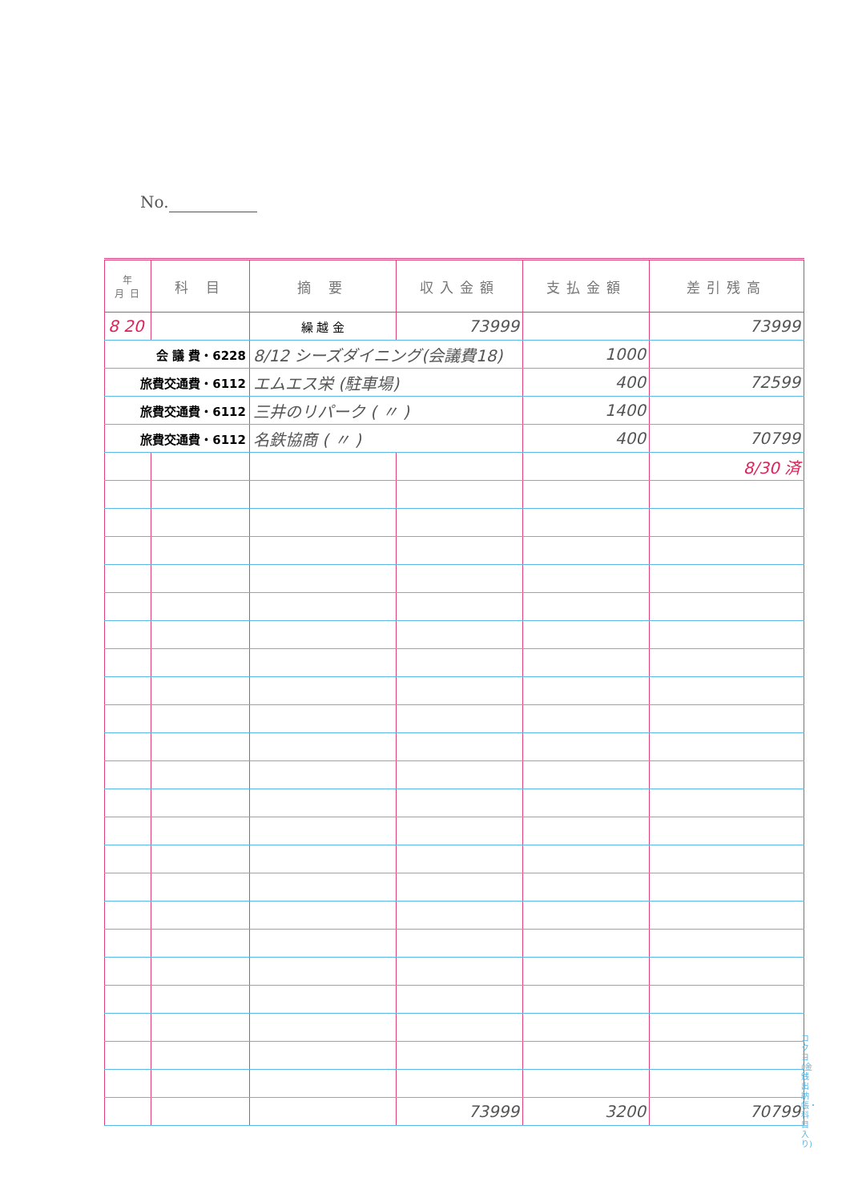No.
| 年 月 日 | 科 目 | 摘 要 | 収入金額 | 支払金額 | 差引残高 |
| --- | --- | --- | --- | --- | --- |
| 8 20 | | 繰 越 金 | 73999 | | 73999 |
| 会 議 費・6228 | | 8/12 シーズダイニング(会議費18) | | 1000 | |
| 旅費交通費・6112 | | エムエス栄 (駐車場) | | 400 | 72599 |
| 旅費交通費・6112 | | 三井のリパーク ( 〃 ) | | 1400 | |
| 旅費交通費・6112 | | 名鉄協商 ( 〃 ) | | 400 | 70799 |
| | | | | | 8/30 済 |
| | | | 73999 | 3200 | 70799 |
コクヨ (金銭出納帳・科目入り)